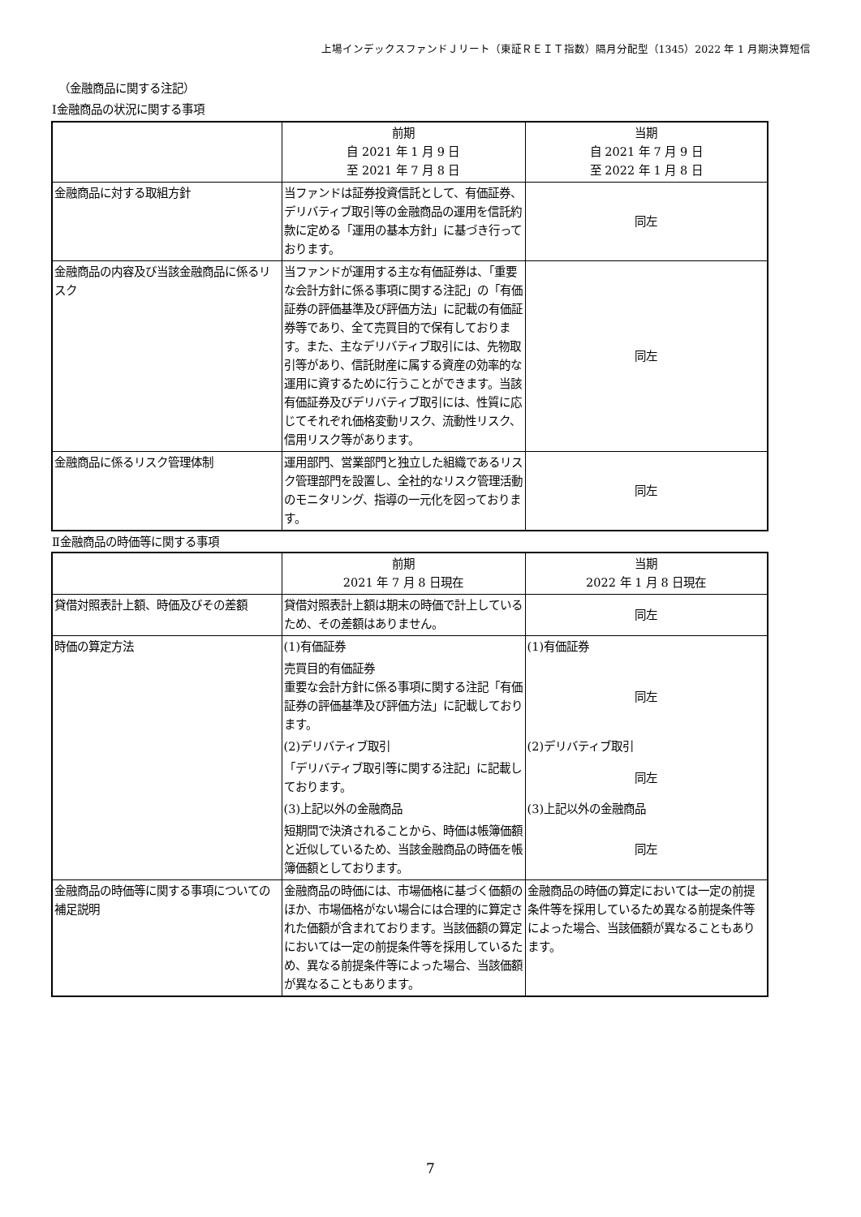上場インデックスファンドＪリート（東証ＲＥＩＴ指数）隔月分配型（1345）2022 年 1 月期決算短信
（金融商品に関する注記）
Ⅰ金融商品の状況に関する事項
| | 前期 自 2021 年 1 月 9 日 至 2021 年 7 月 8 日 | 当期 自 2021 年 7 月 9 日 至 2022 年 1 月 8 日 |
| 金融商品に対する取組方針 | 当ファンドは証券投資信託として、有価証券、デリバティブ取引等の金融商品の運用を信託約款に定める「運用の基本方針」に基づき行っております。 | 同左 |
| 金融商品の内容及び当該金融商品に係るリスク | 当ファンドが運用する主な有価証券は、「重要な会計方針に係る事項に関する注記」の「有価証券の評価基準及び評価方法」に記載の有価証券等であり、全て売買目的で保有しております。また、主なデリバティブ取引には、先物取引等があり、信託財産に属する資産の効率的な運用に資するために行うことができます。当該有価証券及びデリバティブ取引には、性質に応じてそれぞれ価格変動リスク、流動性リスク、信用リスク等があります。 | 同左 |
| 金融商品に係るリスク管理体制 | 運用部門、営業部門と独立した組織であるリスク管理部門を設置し、全社的なリスク管理活動のモニタリング、指導の一元化を図っております。 | 同左 |
Ⅱ金融商品の時価等に関する事項
| | 前期 2021 年 7 月 8 日現在 | 当期 2022 年 1 月 8 日現在 |
| 貸借対照表計上額、時価及びその差額 | 貸借対照表計上額は期末の時価で計上しているため、その差額はありません。 | 同左 |
| 時価の算定方法 | (1)有価証券 | (1)有価証券 |
| | 売買目的有価証券 重要な会計方針に係る事項に関する注記「有価証券の評価基準及び評価方法」に記載しております。 | 同左 |
| | (2)デリバティブ取引 | (2)デリバティブ取引 |
| | 「デリバティブ取引等に関する注記」に記載しております。 | 同左 |
| | (3)上記以外の金融商品 | (3)上記以外の金融商品 |
| | 短期間で決済されることから、時価は帳簿価額と近似しているため、当該金融商品の時価を帳簿価額としております。 | 同左 |
| 金融商品の時価等に関する事項についての補足説明 | 金融商品の時価には、市場価格に基づく価額のほか、市場価格がない場合には合理的に算定された価額が含まれております。当該価額の算定においては一定の前提条件等を採用しているため、異なる前提条件等によった場合、当該価額が異なることもあります。 | 金融商品の時価の算定においては一定の前提条件等を採用しているため異なる前提条件等によった場合、当該価額が異なることもあります。 |
7